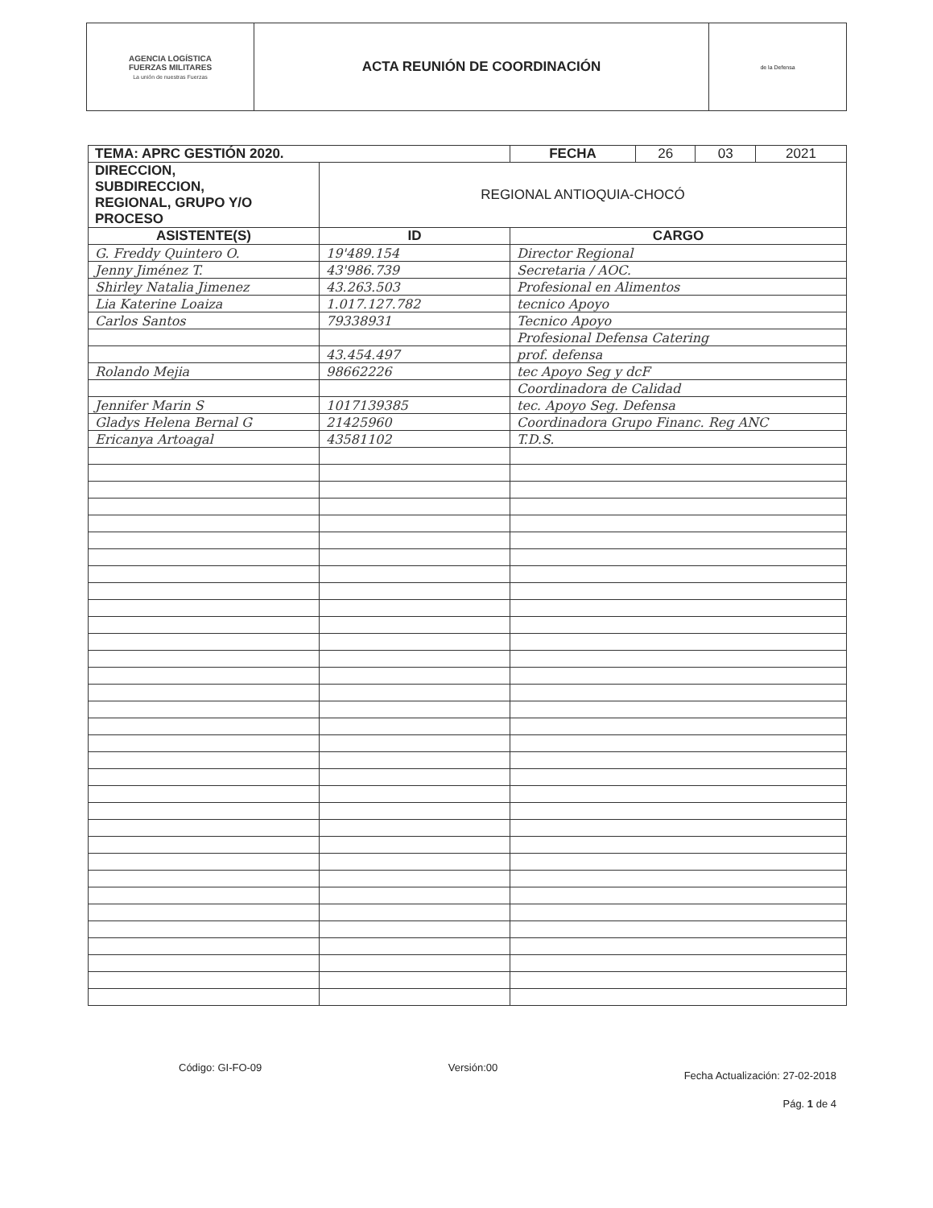| AGENCIA LOGÍSTICA FUERZAS MILITARES La unión de nuestras Fuerzas | ACTA REUNIÓN DE COORDINACIÓN | de la Defensa |
| TEMA: APRC GESTIÓN 2020. | | / FECHA / 26 / 03 / 2021 / |
| DIRECCION, SUBDIRECCION, REGIONAL, GRUPO Y/O PROCESO | REGIONAL ANTIOQUIA-CHOCÓ | |
| ASISTENTE(S) | ID | CARGO |
| G. Freddy Quintero O. | 19'489.154 | Director Regional |
| Jenny Jiménez T. | 43'986.739 | Secretaria / AOC. |
| Shirley Natalia Jimenez | 43.263.503 | Profesional en Alimentos |
| Lia Katerine Loaiza | 1.017.127.782 | tecnico Apoyo |
| Carlos Santos | 79338931 | Tecnico Apoyo |
| | | Profesional Defensa Catering |
| | 43.454.497 | prof. defensa |
| Rolando Mejia | 98662226 | tec Apoyo Seg y dcF |
| | | Coordinadora de Calidad |
| Jennifer Marin S | 1017139385 | tec. Apoyo Seg. Defensa |
| Gladys Helena Bernal G | 21425960 | Coordinadora Grupo Financ. Reg ANC |
| Ericanya Artoagal | 43581102 | T.D.S. |
Código: GI-FO-09 Versión:00 Fecha Actualización: 27-02-2018
Pág. 1 de 4